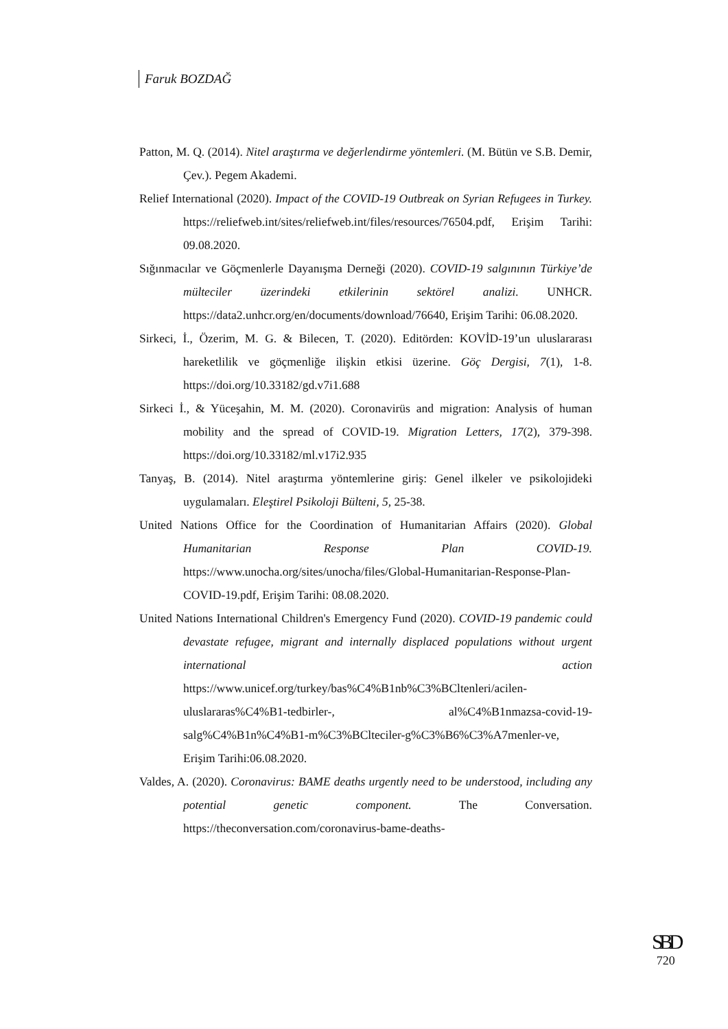Faruk BOZDAĞ
Patton, M. Q. (2014). Nitel araştırma ve değerlendirme yöntemleri. (M. Bütün ve S.B. Demir, Çev.). Pegem Akademi.
Relief International (2020). Impact of the COVID-19 Outbreak on Syrian Refugees in Turkey. https://reliefweb.int/sites/reliefweb.int/files/resources/76504.pdf, Erişim Tarihi: 09.08.2020.
Sığınmacılar ve Göçmenlerle Dayanışma Derneği (2020). COVID-19 salgınının Türkiye’de mülteciler üzerindeki etkilerinin sektörel analizi. UNHCR. https://data2.unhcr.org/en/documents/download/76640, Erişim Tarihi: 06.08.2020.
Sirkeci, İ., Özerim, M. G. & Bilecen, T. (2020). Editörden: KOVİD-19’un uluslararası hareketlilik ve göçmenliğe ilişkin etkisi üzerine. Göç Dergisi, 7(1), 1-8. https://doi.org/10.33182/gd.v7i1.688
Sirkeci İ., & Yüceşahin, M. M. (2020). Coronavirüs and migration: Analysis of human mobility and the spread of COVID-19. Migration Letters, 17(2), 379-398. https://doi.org/10.33182/ml.v17i2.935
Tanyaş, B. (2014). Nitel araştırma yöntemlerine giriş: Genel ilkeler ve psikolojideki uygulamaları. Eleştirel Psikoloji Bülteni, 5, 25-38.
United Nations Office for the Coordination of Humanitarian Affairs (2020). Global Humanitarian Response Plan COVID-19. https://www.unocha.org/sites/unocha/files/Global-Humanitarian-Response-Plan-COVID-19.pdf, Erişim Tarihi: 08.08.2020.
United Nations International Children's Emergency Fund (2020). COVID-19 pandemic could devastate refugee, migrant and internally displaced populations without urgent international action https://www.unicef.org/turkey/bas%C4%B1nb%C3%BCltenleri/acilen-uluslararas%C4%B1-tedbirler-, al%C4%B1nmazsa-covid-19-salg%C4%B1n%C4%B1-m%C3%BClteciler-g%C3%B6%C3%A7menler-ve, Erişim Tarihi:06.08.2020.
Valdes, A. (2020). Coronavirus: BAME deaths urgently need to be understood, including any potential genetic component. The Conversation. https://theconversation.com/coronavirus-bame-deaths-
SBD
720